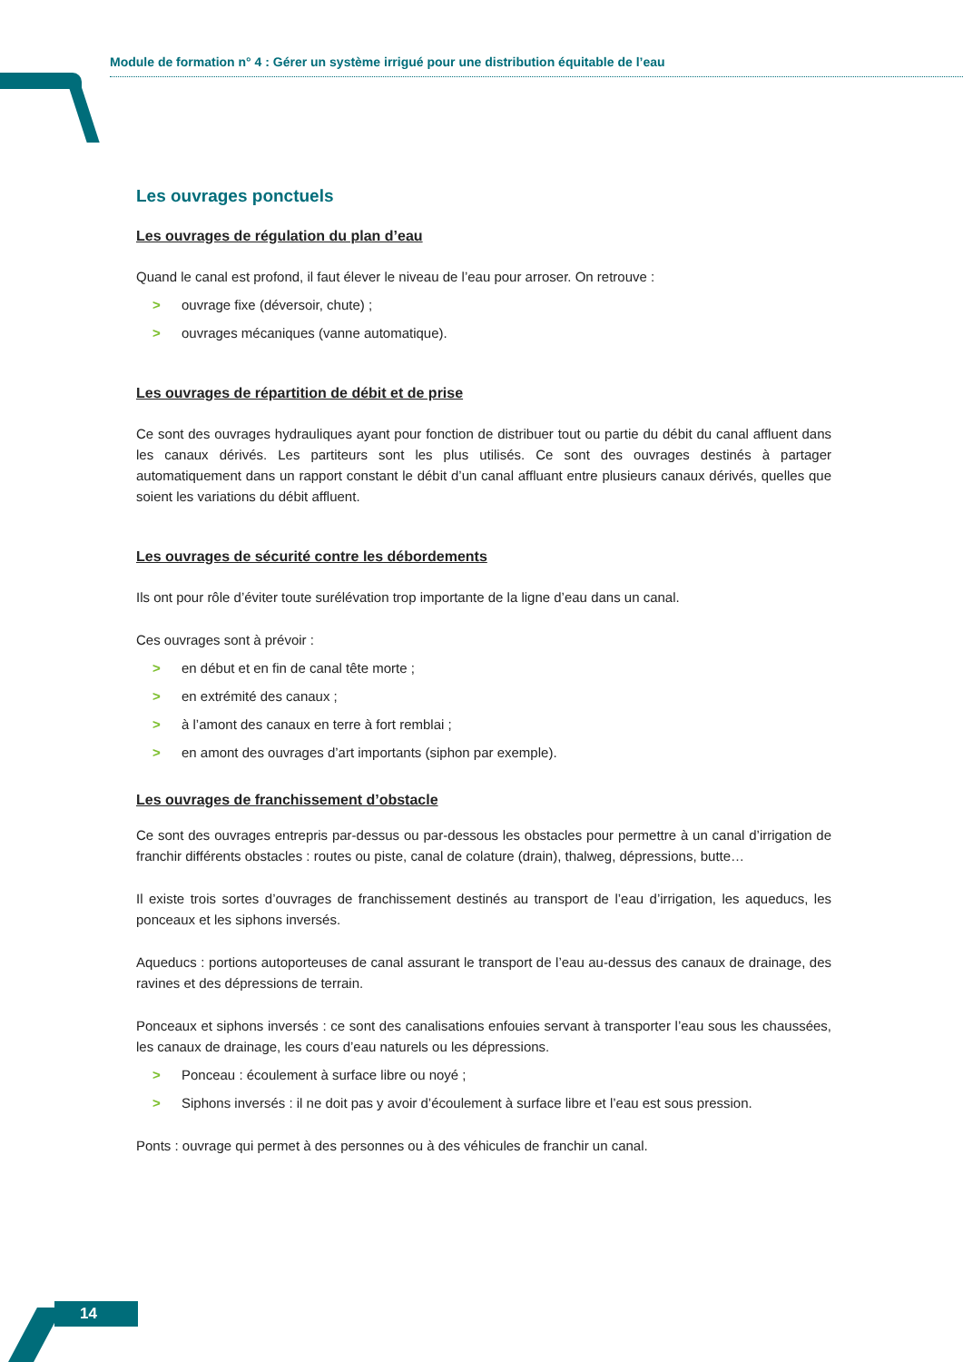Module de formation n° 4 : Gérer un système irrigué pour une distribution équitable de l’eau
Les ouvrages ponctuels
Les ouvrages de régulation du plan d’eau
Quand le canal est profond, il faut élever le niveau de l’eau pour arroser. On retrouve :
> ouvrage fixe (déversoir, chute) ;
> ouvrages mécaniques (vanne automatique).
Les ouvrages de répartition de débit et de prise
Ce sont des ouvrages hydrauliques ayant pour fonction de distribuer tout ou partie du débit du canal affluent dans les canaux dérivés. Les partiteurs sont les plus utilisés. Ce sont des ouvrages destinés à partager automatiquement dans un rapport constant le débit d’un canal affluant entre plusieurs canaux dérivés, quelles que soient les variations du débit affluent.
Les ouvrages de sécurité contre les débordements
Ils ont pour rôle d’éviter toute surélévation trop importante de la ligne d’eau dans un canal.
Ces ouvrages sont à prévoir :
> en début et en fin de canal tête morte ;
> en extrémité des canaux ;
> à l’amont des canaux en terre à fort remblai ;
> en amont des ouvrages d’art importants (siphon par exemple).
Les ouvrages de franchissement d’obstacle
Ce sont des ouvrages entrepris par-dessus ou par-dessous les obstacles pour permettre à un canal d’irrigation de franchir différents obstacles : routes ou piste, canal de colature (drain), thalweg, dépressions, butte…
Il existe trois sortes d’ouvrages de franchissement destinés au transport de l’eau d’irrigation, les aqueducs, les ponceaux et les siphons inversés.
Aqueducs : portions autoporteuses de canal assurant le transport de l’eau au-dessus des canaux de drainage, des ravines et des dépressions de terrain.
Ponceaux et siphons inversés : ce sont des canalisations enfouies servant à transporter l’eau sous les chaussées, les canaux de drainage, les cours d’eau naturels ou les dépressions.
> Ponceau : écoulement à surface libre ou noyé ;
> Siphons inversés : il ne doit pas y avoir d’écoulement à surface libre et l’eau est sous pression.
Ponts : ouvrage qui permet à des personnes ou à des véhicules de franchir un canal.
14